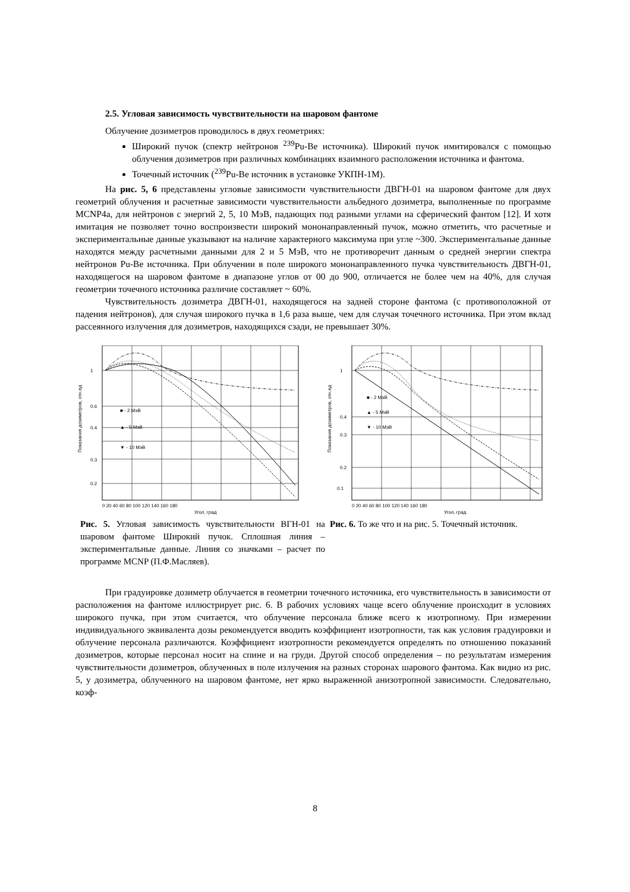2.5. Угловая зависимость чувствительности на шаровом фантоме
Облучение дозиметров проводилось в двух геометриях:
Широкий пучок (спектр нейтронов <sup>239</sup>Pu-Be источника). Широкий пучок имитировался с помощью облучения дозиметров при различных комбинациях взаимного расположения источника и фантома.
Точечный источник (<sup>239</sup>Pu-Be источник в установке УКПН-1М).
На рис. 5, 6 представлены угловые зависимости чувствительности ДВГН-01 на шаровом фантоме для двух геометрий облучения и расчетные зависимости чувствительности альбедного дозиметра, выполненные по программе MCNP4a, для нейтронов с энергий 2, 5, 10 МэВ, падающих под разными углами на сферический фантом [12]. И хотя имитация не позволяет точно воспроизвести широкий мононаправленный пучок, можно отметить, что расчетные и экспериментальные данные указывают на наличие характерного максимума при угле ~300. Экспериментальные данные находятся между расчетными данными для 2 и 5 МэВ, что не противоречит данным о средней энергии спектра нейтронов Pu-Be источника. При облучении в поле широкого мононаправленного пучка чувствительность ДВГН-01, находящегося на шаровом фантоме в диапазоне углов от 00 до 900, отличается не более чем на 40%, для случая геометрии точечного источника различие составляет ~ 60%.
Чувствительность дозиметра ДВГН-01, находящегося на задней стороне фантома (с противоположной от падения нейтронов), для случая широкого пучка в 1,6 раза выше, чем для случая точечного источника. При этом вклад рассеянного излучения для дозиметров, находящихся сзади, не превышает 30%.
Показания дозиметров, отн.ед
■ - 2 МэВ
▲ - 5 МэВ
▼ - 10 МэВ
1
0.6
0.4
0.3
0.2
0 20 40 60 80 100 120 140 160 180
Угол, град
Рис. 5. Угловая зависимость чувствительности ВГН-01 на шаровом фантоме Широкий пучок. Сплошная линия – экспериментальные данные. Линия со значками – расчет по программе MCNP (П.Ф.Масляев).
Показания дозиметров, отн.ед
■ - 2 МэВ
▲ - 5 МэВ
▼ - 10 МэВ
1
0.4
0.3
0.2
0.1
0 20 40 60 80 100 120 140 160 180
Угол, град
Рис. 6. То же что и на рис. 5. Точечный источник.
При градуировке дозиметр облучается в геометрии точечного источника, его чувствительность в зависимости от расположения на фантоме иллюстрирует рис. 6. В рабочих условиях чаще всего облучение происходит в условиях широкого пучка, при этом считается, что облучение персонала ближе всего к изотропному. При измерении индивидуального эквивалента дозы рекомендуется вводить коэффициент изотропности, так как условия градуировки и облучение персонала различаются. Коэффициент изотропности рекомендуется определять по отношению показаний дозиметров, которые персонал носит на спине и на груди. Другой способ определения – по результатам измерения чувствительности дозиметров, облученных в поле излучения на разных сторонах шарового фантома. Как видно из рис. 5, у дозиметра, облученного на шаровом фантоме, нет ярко выраженной анизотропной зависимости. Следовательно, коэф-
8